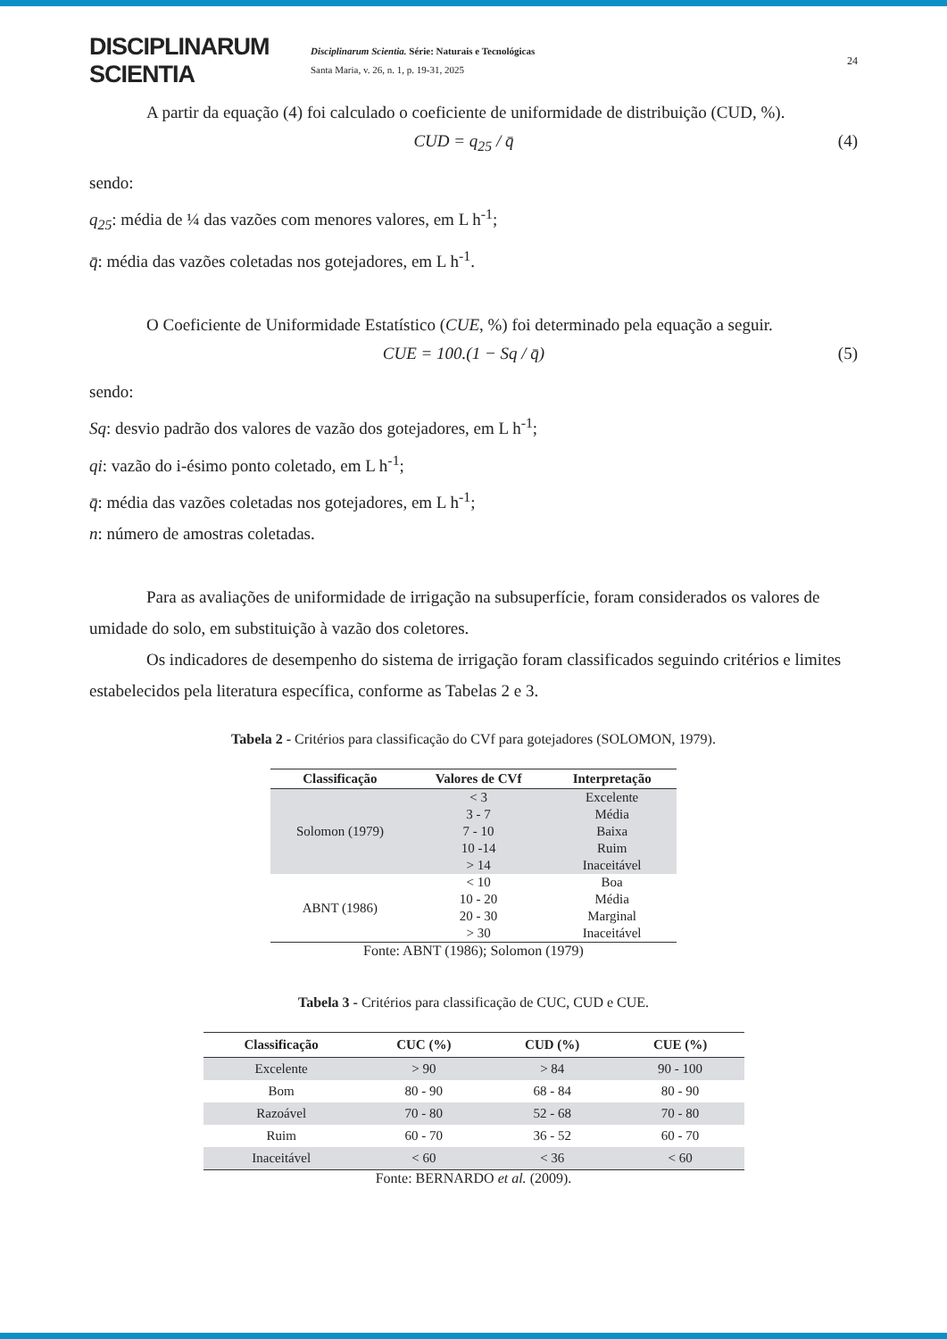DISCIPLINARUM SCIENTIA
Disciplinarum Scientia. Série: Naturais e Tecnológicas
Santa Maria, v. 26, n. 1, p. 19-31, 2025
24
A partir da equação (4) foi calculado o coeficiente de uniformidade de distribuição (CUD, %).
CUD = q<sub>25</sub> / q̄ (4)
sendo:
q<sub>25</sub>: média de ¼ das vazões com menores valores, em L h<sup>-1</sup>;
q̄: média das vazões coletadas nos gotejadores, em L h<sup>-1</sup>.
O Coeficiente de Uniformidade Estatístico (CUE, %) foi determinado pela equação a seguir.
CUE = 100.(1 − Sq / q̄) (5)
sendo:
Sq: desvio padrão dos valores de vazão dos gotejadores, em L h<sup>-1</sup>;
qi: vazão do i-ésimo ponto coletado, em L h<sup>-1</sup>;
q̄: média das vazões coletadas nos gotejadores, em L h<sup>-1</sup>;
n: número de amostras coletadas.
Para as avaliações de uniformidade de irrigação na subsuperfície, foram considerados os valores de umidade do solo, em substituição à vazão dos coletores.
Os indicadores de desempenho do sistema de irrigação foram classificados seguindo critérios e limites estabelecidos pela literatura específica, conforme as Tabelas 2 e 3.
Tabela 2 - Critérios para classificação do CVf para gotejadores (SOLOMON, 1979).
| Classificação | Valores de CVf | Interpretação |
| --- | --- | --- |
| Solomon (1979) | < 3 | Excelente |
| | 3 - 7 | Média |
| | 7 - 10 | Baixa |
| | 10 -14 | Ruim |
| | > 14 | Inaceitável |
| ABNT (1986) | < 10 | Boa |
| | 10 - 20 | Média |
| | 20 - 30 | Marginal |
| | > 30 | Inaceitável |
Fonte: ABNT (1986); Solomon (1979)
Tabela 3 - Critérios para classificação de CUC, CUD e CUE.
| Classificação | CUC (%) | CUD (%) | CUE (%) |
| --- | --- | --- | --- |
| Excelente | > 90 | > 84 | 90 - 100 |
| Bom | 80 - 90 | 68 - 84 | 80 - 90 |
| Razoável | 70 - 80 | 52 - 68 | 70 - 80 |
| Ruim | 60 - 70 | 36 - 52 | 60 - 70 |
| Inaceitável | < 60 | < 36 | < 60 |
Fonte: BERNARDO et al. (2009).